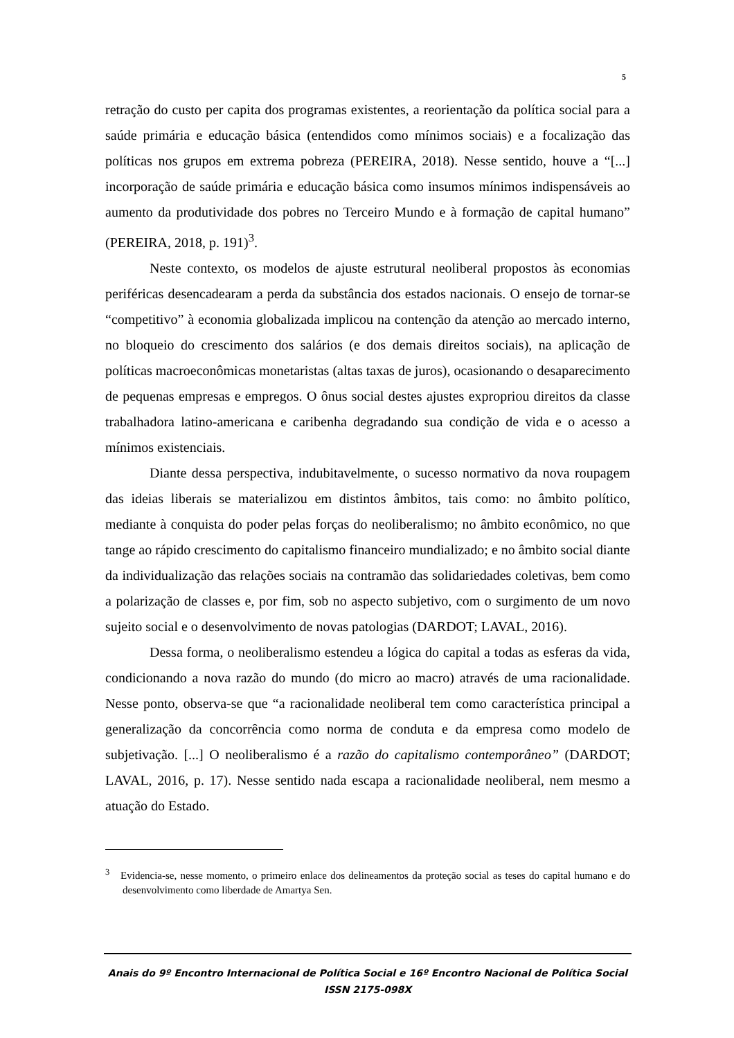5
retração do custo per capita dos programas existentes, a reorientação da política social para a saúde primária e educação básica (entendidos como mínimos sociais) e a focalização das políticas nos grupos em extrema pobreza (PEREIRA, 2018). Nesse sentido, houve a “[...] incorporação de saúde primária e educação básica como insumos mínimos indispensáveis ao aumento da produtividade dos pobres no Terceiro Mundo e à formação de capital humano” (PEREIRA, 2018, p. 191)<sup>3</sup>.
Neste contexto, os modelos de ajuste estrutural neoliberal propostos às economias periféricas desencadearam a perda da substância dos estados nacionais. O ensejo de tornar-se “competitivo” à economia globalizada implicou na contenção da atenção ao mercado interno, no bloqueio do crescimento dos salários (e dos demais direitos sociais), na aplicação de políticas macroeconômicas monetaristas (altas taxas de juros), ocasionando o desaparecimento de pequenas empresas e empregos. O ônus social destes ajustes expropriou direitos da classe trabalhadora latino-americana e caribenha degradando sua condição de vida e o acesso a mínimos existenciais.
Diante dessa perspectiva, indubitavelmente, o sucesso normativo da nova roupagem das ideias liberais se materializou em distintos âmbitos, tais como: no âmbito político, mediante à conquista do poder pelas forças do neoliberalismo; no âmbito econômico, no que tange ao rápido crescimento do capitalismo financeiro mundializado; e no âmbito social diante da individualização das relações sociais na contramão das solidariedades coletivas, bem como a polarização de classes e, por fim, sob no aspecto subjetivo, com o surgimento de um novo sujeito social e o desenvolvimento de novas patologias (DARDOT; LAVAL, 2016).
Dessa forma, o neoliberalismo estendeu a lógica do capital a todas as esferas da vida, condicionando a nova razão do mundo (do micro ao macro) através de uma racionalidade. Nesse ponto, observa-se que “a racionalidade neoliberal tem como característica principal a generalização da concorrência como norma de conduta e da empresa como modelo de subjetivação. [...] O neoliberalismo é a razão do capitalismo contemporâneo” (DARDOT; LAVAL, 2016, p. 17). Nesse sentido nada escapa a racionalidade neoliberal, nem mesmo a atuação do Estado.
<sup>3</sup> Evidencia-se, nesse momento, o primeiro enlace dos delineamentos da proteção social as teses do capital humano e do desenvolvimento como liberdade de Amartya Sen.
Anais do 9º Encontro Internacional de Política Social e 16º Encontro Nacional de Política Social
ISSN 2175-098X